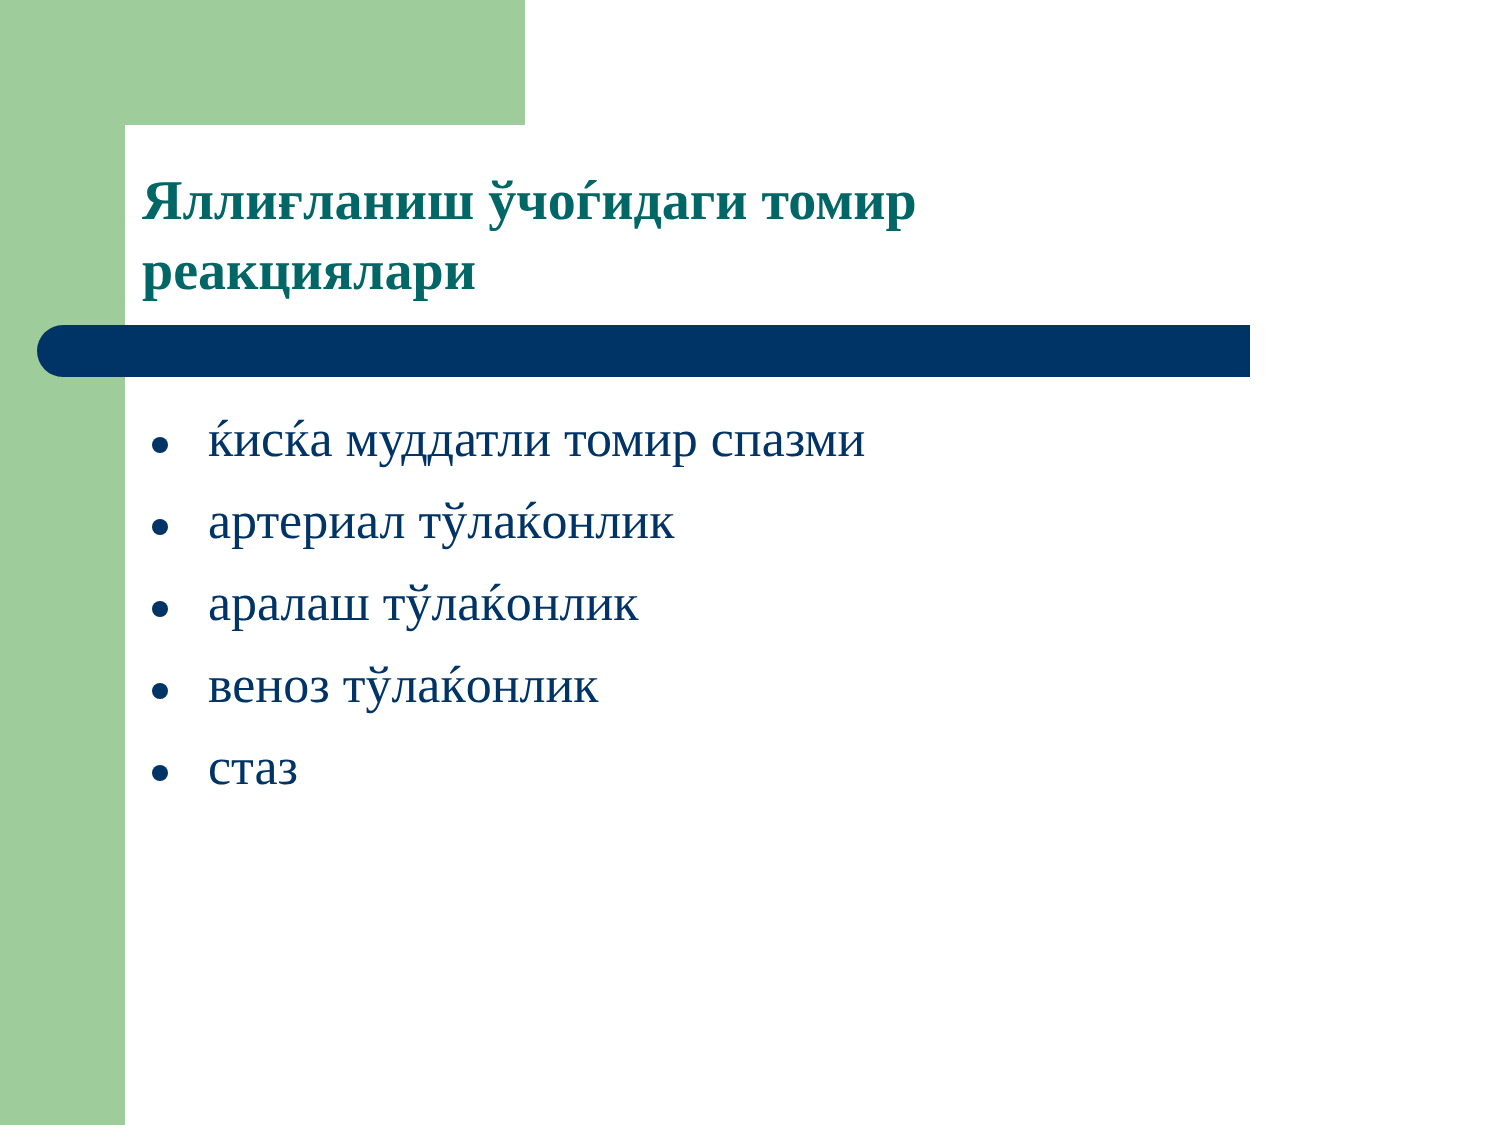Яллиғланиш ўчоѓидаги томир реакциялари
ќисќа муддатли томир спазми
артериал тўлаќонлик
аралаш тўлаќонлик
веноз тўлаќонлик
стаз